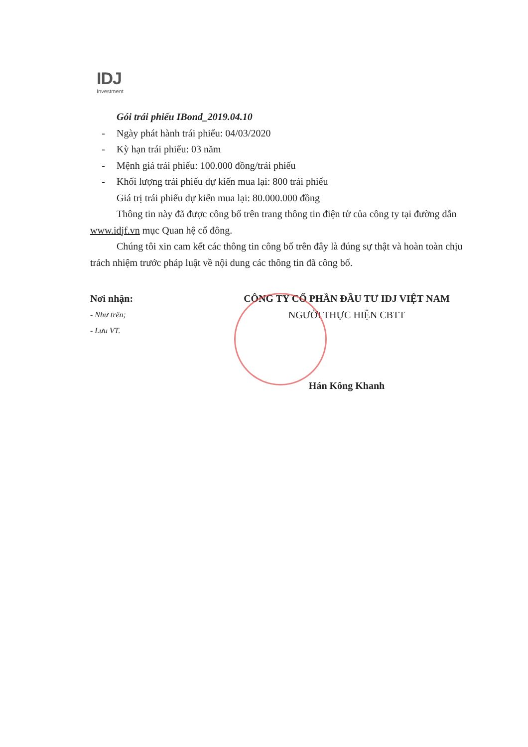IDJ
Investment
Gói trái phiếu IBond_2019.04.10
- Ngày phát hành trái phiếu: 04/03/2020
- Kỳ hạn trái phiếu: 03 năm
- Mệnh giá trái phiếu: 100.000 đồng/trái phiếu
- Khối lượng trái phiếu dự kiến mua lại: 800 trái phiếu
Giá trị trái phiếu dự kiến mua lại: 80.000.000 đồng
Thông tin này đã được công bố trên trang thông tin điện tử của công ty tại đường dẫn www.idjf.vn mục Quan hệ cổ đông.
Chúng tôi xin cam kết các thông tin công bố trên đây là đúng sự thật và hoàn toàn chịu trách nhiệm trước pháp luật về nội dung các thông tin đã công bố.
Nơi nhận:
- Như trên;
- Lưu VT.
CÔNG TY CỔ PHẦN ĐẦU TƯ IDJ VIỆT NAM
NGƯỜI THỰC HIỆN CBTT
Hán Kông Khanh